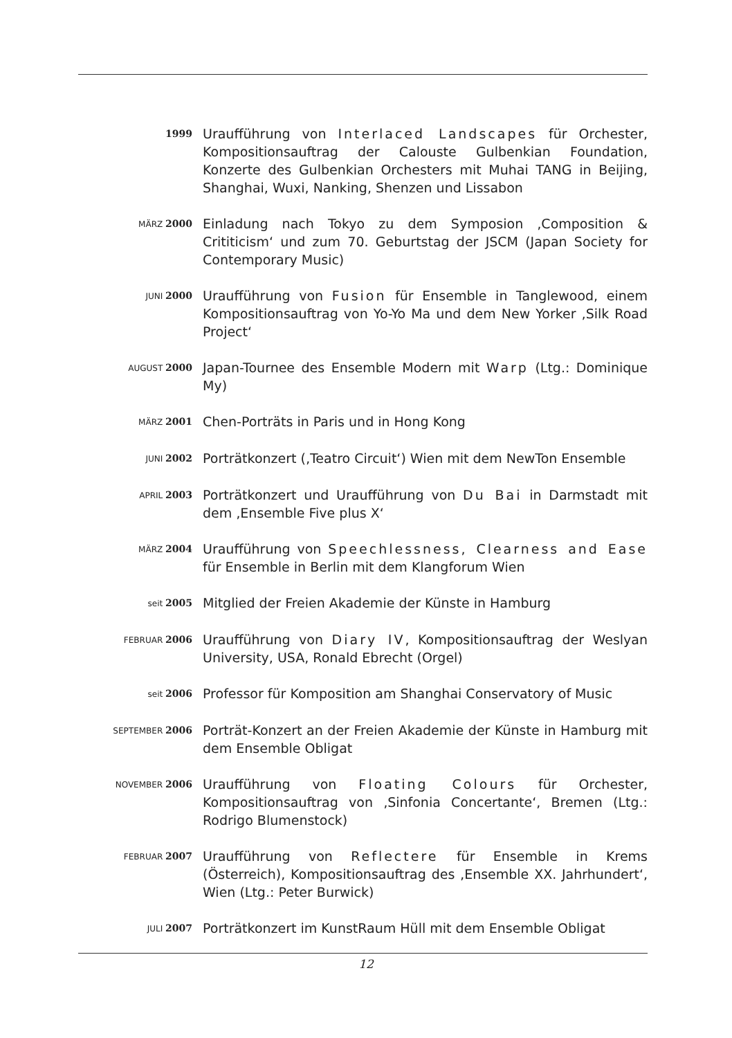1999
Uraufführung von Interlaced Landscapes für Orchester, Kompositionsauftrag der Calouste Gulbenkian Foundation, Konzerte des Gulbenkian Orchesters mit Muhai TANG in Beijing, Shanghai, Wuxi, Nanking, Shenzen und Lissabon
MÄRZ 2000
Einladung nach Tokyo zu dem Symposion ‚Composition & Crititicism‘ und zum 70. Geburtstag der JSCM (Japan Society for Contemporary Music)
JUNI 2000
Uraufführung von Fusion für Ensemble in Tanglewood, einem Kompositionsauftrag von Yo-Yo Ma und dem New Yorker ‚Silk Road Project‘
AUGUST 2000
Japan-Tournee des Ensemble Modern mit Warp (Ltg.: Dominique My)
MÄRZ 2001
Chen-Porträts in Paris und in Hong Kong
JUNI 2002
Porträtkonzert (‚Teatro Circuit‘) Wien mit dem NewTon Ensemble
APRIL 2003
Porträtkonzert und Uraufführung von Du Bai in Darmstadt mit dem ‚Ensemble Five plus X‘
MÄRZ 2004
Uraufführung von Speechlessness, Clearness and Ease für Ensemble in Berlin mit dem Klangforum Wien
seit 2005
Mitglied der Freien Akademie der Künste in Hamburg
FEBRUAR 2006
Uraufführung von Diary IV, Kompositionsauftrag der Weslyan University, USA, Ronald Ebrecht (Orgel)
seit 2006
Professor für Komposition am Shanghai Conservatory of Music
SEPTEMBER 2006
Porträt-Konzert an der Freien Akademie der Künste in Hamburg mit dem Ensemble Obligat
NOVEMBER 2006
Uraufführung von Floating Colours für Orchester, Kompositionsauftrag von ‚Sinfonia Concertante‘, Bremen (Ltg.: Rodrigo Blumenstock)
FEBRUAR 2007
Uraufführung von Reflectere für Ensemble in Krems (Österreich), Kompositionsauftrag des ‚Ensemble XX. Jahrhundert‘, Wien (Ltg.: Peter Burwick)
JULI 2007
Porträtkonzert im KunstRaum Hüll mit dem Ensemble Obligat
12